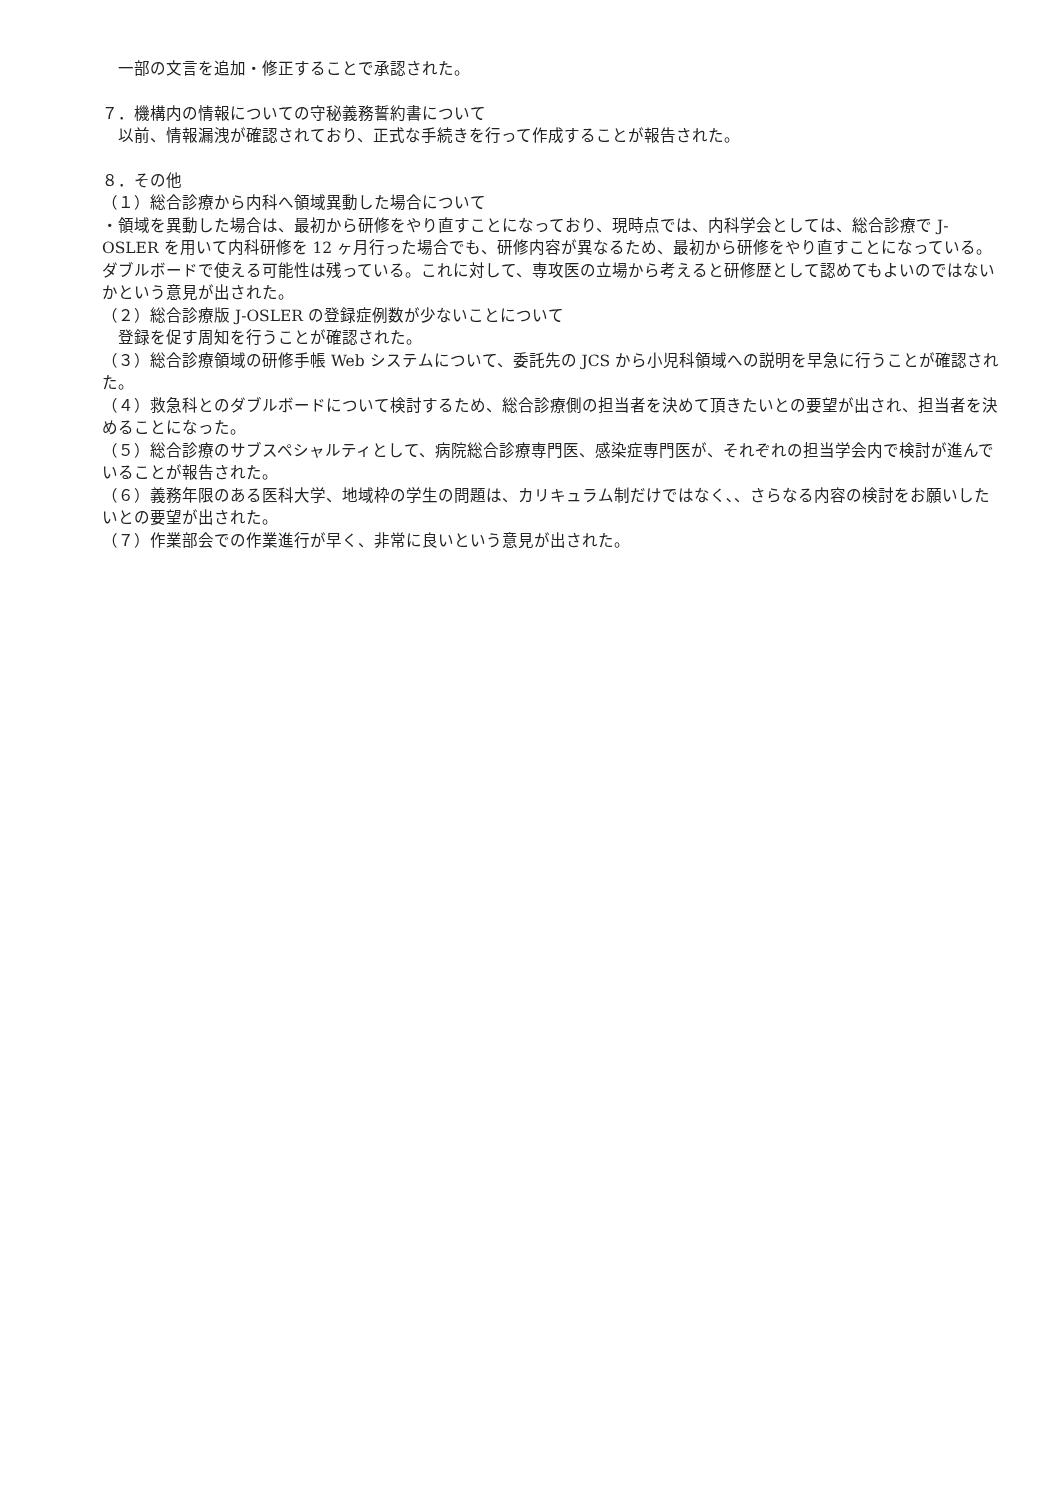一部の文言を追加・修正することで承認された。
７．機構内の情報についての守秘義務誓約書について
　以前、情報漏洩が確認されており、正式な手続きを行って作成することが報告された。
８．その他
（１）総合診療から内科へ領域異動した場合について
・領域を異動した場合は、最初から研修をやり直すことになっており、現時点では、内科学会としては、総合診療で J-OSLER を用いて内科研修を 12 ヶ月行った場合でも、研修内容が異なるため、最初から研修をやり直すことになっている。ダブルボードで使える可能性は残っている。これに対して、専攻医の立場から考えると研修歴として認めてもよいのではないかという意見が出された。
（２）総合診療版 J-OSLER の登録症例数が少ないことについて
　登録を促す周知を行うことが確認された。
（３）総合診療領域の研修手帳 Web システムについて、委託先の JCS から小児科領域への説明を早急に行うことが確認された。
（４）救急科とのダブルボードについて検討するため、総合診療側の担当者を決めて頂きたいとの要望が出され、担当者を決めることになった。
（５）総合診療のサブスペシャルティとして、病院総合診療専門医、感染症専門医が、それぞれの担当学会内で検討が進んでいることが報告された。
（６）義務年限のある医科大学、地域枠の学生の問題は、カリキュラム制だけではなく､、さらなる内容の検討をお願いしたいとの要望が出された。
（７）作業部会での作業進行が早く、非常に良いという意見が出された。